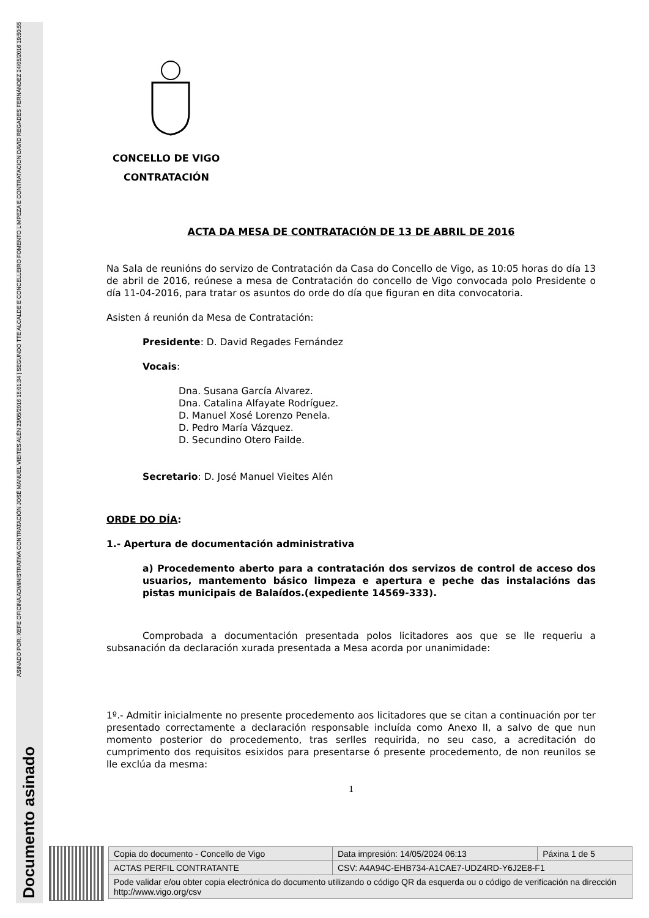Documento asinado ASINADO POR: XEFE OFICINA ADMINISTRATIVA CONTRATACIÓN JOSÉ MANUEL VIEITES ALÉN 23/05/2016 15:01:34 | SEGUNDO TTE ALCALDE E CONCELLEIRO FOMENTO LIMPEZA E CONTRATACION DAVID REGADES FERNÁNDEZ 24/05/2016 19:50:55
CONCELLO DE VIGO
CONTRATACIÓN
ACTA DA MESA DE CONTRATACIÓN DE 13 DE ABRIL DE 2016
Na Sala de reunións do servizo de Contratación da Casa do Concello de Vigo, as 10:05 horas do día 13 de abril de 2016, reúnese a mesa de Contratación do concello de Vigo convocada polo Presidente o día 11-04-2016, para tratar os asuntos do orde do día que figuran en dita convocatoria.
Asisten á reunión da Mesa de Contratación:
Presidente: D. David Regades Fernández
Vocais:
Dna. Susana García Alvarez.
Dna. Catalina Alfayate Rodríguez.
D. Manuel Xosé Lorenzo Penela.
D. Pedro María Vázquez.
D. Secundino Otero Failde.
Secretario: D. José Manuel Vieites Alén
ORDE DO DÍA:
1.- Apertura de documentación administrativa
a) Procedemento aberto para a contratación dos servizos de control de acceso dos usuarios, mantemento básico limpeza e apertura e peche das instalacións das pistas municipais de Balaídos.(expediente 14569-333).
Comprobada a documentación presentada polos licitadores aos que se lle requeriu a subsanación da declaración xurada presentada a Mesa acorda por unanimidade:
1º.- Admitir inicialmente no presente procedemento aos licitadores que se citan a continuación por ter presentado correctamente a declaración responsable incluída como Anexo II, a salvo de que nun momento posterior do procedemento, tras serlles requirida, no seu caso, a acreditación do cumprimento dos requisitos esixidos para presentarse ó presente procedemento, de non reunilos se lle exclúa da mesma:
1
| Copia do documento - Concello de Vigo | Data impresión: 14/05/2024 06:13 | Páxina 1 de 5 |
| ACTAS PERFIL CONTRATANTE | CSV: A4A94C-EHB734-A1CAE7-UDZ4RD-Y6J2E8-F1 | |
| Pode validar e/ou obter copia electrónica do documento utilizando o código QR da esquerda ou o código de verificación na dirección http://www.vigo.org/csv | | |